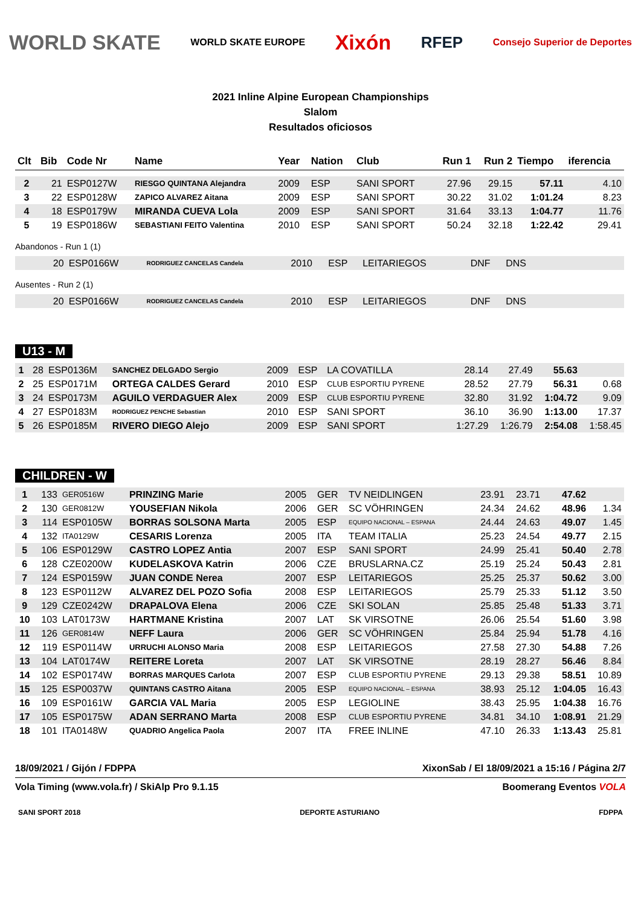WORLD SKATE WORLD SKATE EUROPE Xixón RFEP Consejo Superior de Deportes
2021 Inline Alpine European Championships
Slalom
Resultados oficiosos
| Clt | Bib | Code Nr | Name | Year | Nation | Club | Run 1 | Run 2 | Tiempo | iferencia |
| --- | --- | --- | --- | --- | --- | --- | --- | --- | --- | --- |
| 2 | 21 | ESP0127W | RIESGO QUINTANA Alejandra | 2009 | ESP | SANI SPORT | 27.96 | 29.15 | 57.11 | 4.10 |
| 3 | 22 | ESP0128W | ZAPICO ALVAREZ Aitana | 2009 | ESP | SANI SPORT | 30.22 | 31.02 | 1:01.24 | 8.23 |
| 4 | 18 | ESP0179W | MIRANDA CUEVA Lola | 2009 | ESP | SANI SPORT | 31.64 | 33.13 | 1:04.77 | 11.76 |
| 5 | 19 | ESP0186W | SEBASTIANI FEITO Valentina | 2010 | ESP | SANI SPORT | 50.24 | 32.18 | 1:22.42 | 29.41 |
Abandonos - Run 1 (1)
| | 20 | ESP0166W | RODRIGUEZ CANCELAS Candela | 2010 | ESP | LEITARIEGOS | DNF | DNS | |
Ausentes - Run 2 (1)
| | 20 | ESP0166W | RODRIGUEZ CANCELAS Candela | 2010 | ESP | LEITARIEGOS | DNF | DNS | |
U13 - M
| 1 | 28 | ESP0136M | SANCHEZ DELGADO Sergio | 2009 | ESP | LA COVATILLA | 28.14 | 27.49 | 55.63 | |
| 2 | 25 | ESP0171M | ORTEGA CALDES Gerard | 2010 | ESP | CLUB ESPORTIU PYRENE | 28.52 | 27.79 | 56.31 | 0.68 |
| 3 | 24 | ESP0173M | AGUILO VERDAGUER Alex | 2009 | ESP | CLUB ESPORTIU PYRENE | 32.80 | 31.92 | 1:04.72 | 9.09 |
| 4 | 27 | ESP0183M | RODRIGUEZ PENCHE Sebastian | 2010 | ESP | SANI SPORT | 36.10 | 36.90 | 1:13.00 | 17.37 |
| 5 | 26 | ESP0185M | RIVERO DIEGO Alejo | 2009 | ESP | SANI SPORT | 1:27.29 | 1:26.79 | 2:54.08 | 1:58.45 |
CHILDREN - W
| 1 | 133 | GER0516W | PRINZING Marie | 2005 | GER | TV NEIDLINGEN | 23.91 | 23.71 | 47.62 | |
| 2 | 130 | GER0812W | YOUSEFIAN Nikola | 2006 | GER | SC VÖHRINGEN | 24.34 | 24.62 | 48.96 | 1.34 |
| 3 | 114 | ESP0105W | BORRAS SOLSONA Marta | 2005 | ESP | EQUIPO NACIONAL – ESPANA | 24.44 | 24.63 | 49.07 | 1.45 |
| 4 | 132 | ITA0129W | CESARIS Lorenza | 2005 | ITA | TEAM ITALIA | 25.23 | 24.54 | 49.77 | 2.15 |
| 5 | 106 | ESP0129W | CASTRO LOPEZ Antia | 2007 | ESP | SANI SPORT | 24.99 | 25.41 | 50.40 | 2.78 |
| 6 | 128 | CZE0200W | KUDELASKOVA Katrin | 2006 | CZE | BRUSLARNA.CZ | 25.19 | 25.24 | 50.43 | 2.81 |
| 7 | 124 | ESP0159W | JUAN CONDE Nerea | 2007 | ESP | LEITARIEGOS | 25.25 | 25.37 | 50.62 | 3.00 |
| 8 | 123 | ESP0112W | ALVAREZ DEL POZO Sofia | 2008 | ESP | LEITARIEGOS | 25.79 | 25.33 | 51.12 | 3.50 |
| 9 | 129 | CZE0242W | DRAPALOVA Elena | 2006 | CZE | SKI SOLAN | 25.85 | 25.48 | 51.33 | 3.71 |
| 10 | 103 | LAT0173W | HARTMANE Kristina | 2007 | LAT | SK VIRSOTNE | 26.06 | 25.54 | 51.60 | 3.98 |
| 11 | 126 | GER0814W | NEFF Laura | 2006 | GER | SC VÖHRINGEN | 25.84 | 25.94 | 51.78 | 4.16 |
| 12 | 119 | ESP0114W | URRUCHI ALONSO Maria | 2008 | ESP | LEITARIEGOS | 27.58 | 27.30 | 54.88 | 7.26 |
| 13 | 104 | LAT0174W | REITERE Loreta | 2007 | LAT | SK VIRSOTNE | 28.19 | 28.27 | 56.46 | 8.84 |
| 14 | 102 | ESP0174W | BORRAS MARQUES Carlota | 2007 | ESP | CLUB ESPORTIU PYRENE | 29.13 | 29.38 | 58.51 | 10.89 |
| 15 | 125 | ESP0037W | QUINTANS CASTRO Aitana | 2005 | ESP | EQUIPO NACIONAL – ESPANA | 38.93 | 25.12 | 1:04.05 | 16.43 |
| 16 | 109 | ESP0161W | GARCIA VAL Maria | 2005 | ESP | LEGIOLINE | 38.43 | 25.95 | 1:04.38 | 16.76 |
| 17 | 105 | ESP0175W | ADAN SERRANO Marta | 2008 | ESP | CLUB ESPORTIU PYRENE | 34.81 | 34.10 | 1:08.91 | 21.29 |
| 18 | 101 | ITA0148W | QUADRIO Angelica Paola | 2007 | ITA | FREE INLINE | 47.10 | 26.33 | 1:13.43 | 25.81 |
18/09/2021 / Gijón / FDPPA XixonSab / El 18/09/2021 a 15:16 / Página 2/7
Vola Timing (www.vola.fr) / SkiAlp Pro 9.1.15 Boomerang Eventos VOLA
SANI SPORT 2018 DEPORTE ASTURIANO FDPPA